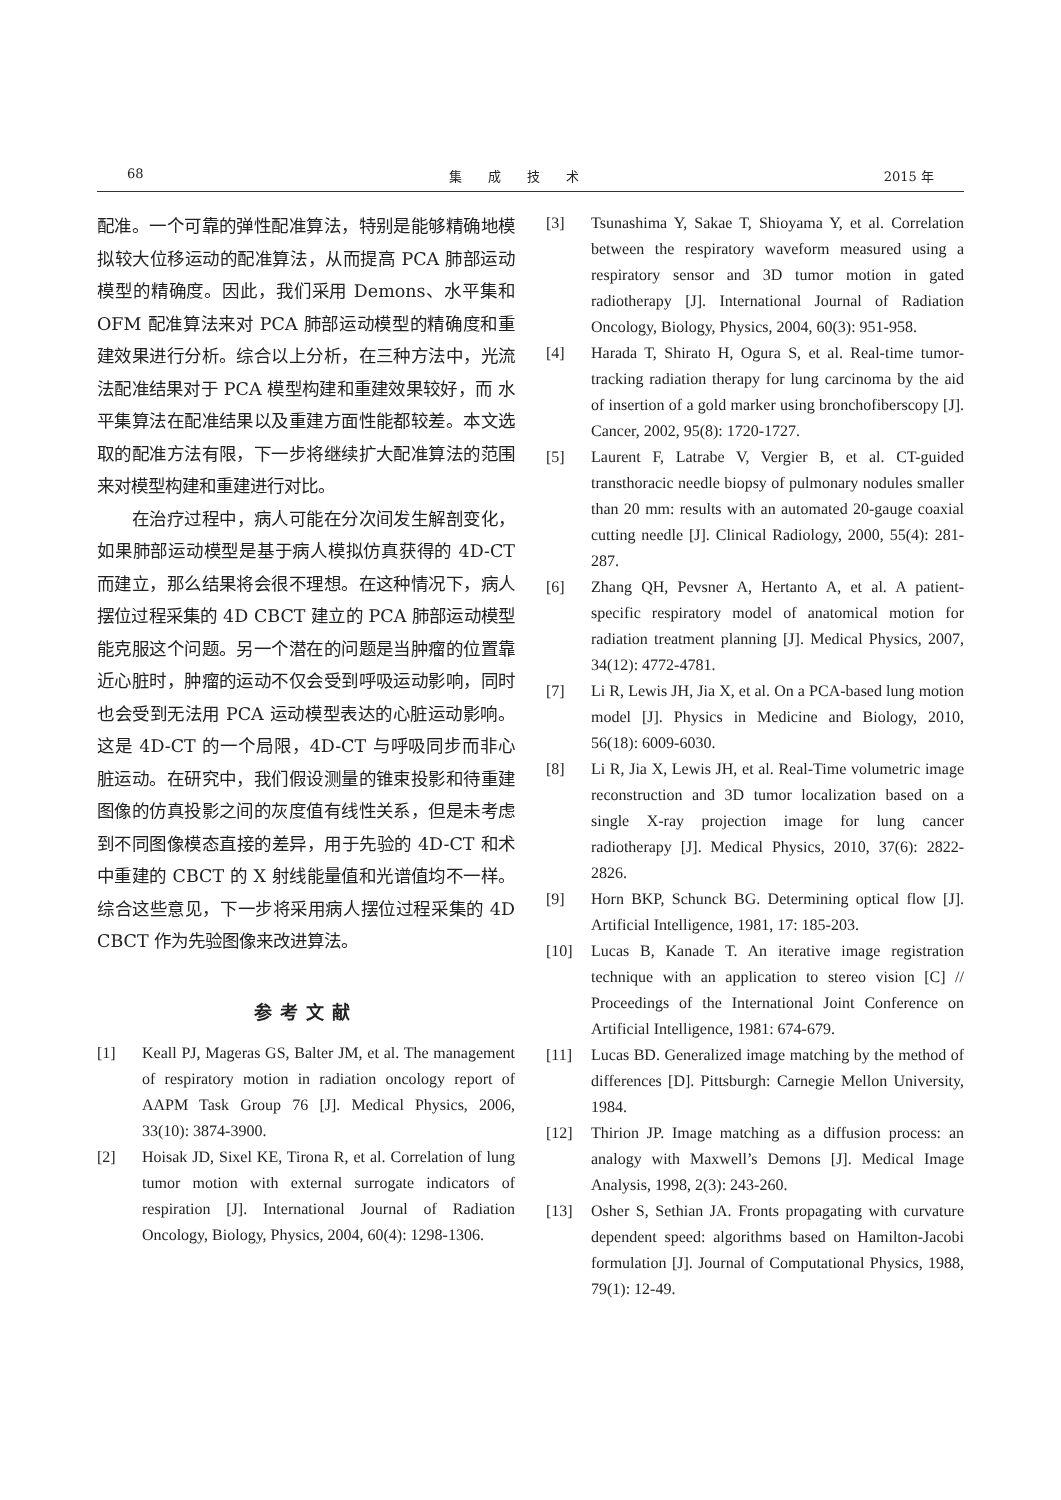68 集　　成　　技　　术 2015 年
配准。一个可靠的弹性配准算法，特别是能够精确地模拟较大位移运动的配准算法，从而提高 PCA 肺部运动模型的精确度。因此，我们采用 Demons、水平集和 OFM 配准算法来对 PCA 肺部运动模型的精确度和重建效果进行分析。综合以上分析，在三种方法中，光流法配准结果对于 PCA 模型构建和重建效果较好，而 水平集算法在配准结果以及重建方面性能都较差。本文选取的配准方法有限，下一步将继续扩大配准算法的范围来对模型构建和重建进行对比。
在治疗过程中，病人可能在分次间发生解剖变化，如果肺部运动模型是基于病人模拟仿真获得的 4D-CT 而建立，那么结果将会很不理想。在这种情况下，病人摆位过程采集的 4D CBCT 建立的 PCA 肺部运动模型能克服这个问题。另一个潜在的问题是当肿瘤的位置靠近心脏时，肿瘤的运动不仅会受到呼吸运动影响，同时也会受到无法用 PCA 运动模型表达的心脏运动影响。这是 4D-CT 的一个局限，4D-CT 与呼吸同步而非心脏运动。在研究中，我们假设测量的锥束投影和待重建图像的仿真投影之间的灰度值有线性关系，但是未考虑到不同图像模态直接的差异，用于先验的 4D-CT 和术中重建的 CBCT 的 X 射线能量值和光谱值均不一样。综合这些意见，下一步将采用病人摆位过程采集的 4D CBCT 作为先验图像来改进算法。
参考文献
[1] Keall PJ, Mageras GS, Balter JM, et al. The management of respiratory motion in radiation oncology report of AAPM Task Group 76 [J]. Medical Physics, 2006, 33(10): 3874-3900.
[2] Hoisak JD, Sixel KE, Tirona R, et al. Correlation of lung tumor motion with external surrogate indicators of respiration [J]. International Journal of Radiation Oncology, Biology, Physics, 2004, 60(4): 1298-1306.
[3] Tsunashima Y, Sakae T, Shioyama Y, et al. Correlation between the respiratory waveform measured using a respiratory sensor and 3D tumor motion in gated radiotherapy [J]. International Journal of Radiation Oncology, Biology, Physics, 2004, 60(3): 951-958.
[4] Harada T, Shirato H, Ogura S, et al. Real-time tumor-tracking radiation therapy for lung carcinoma by the aid of insertion of a gold marker using bronchofiberscopy [J]. Cancer, 2002, 95(8): 1720-1727.
[5] Laurent F, Latrabe V, Vergier B, et al. CT-guided transthoracic needle biopsy of pulmonary nodules smaller than 20 mm: results with an automated 20-gauge coaxial cutting needle [J]. Clinical Radiology, 2000, 55(4): 281-287.
[6] Zhang QH, Pevsner A, Hertanto A, et al. A patient-specific respiratory model of anatomical motion for radiation treatment planning [J]. Medical Physics, 2007, 34(12): 4772-4781.
[7] Li R, Lewis JH, Jia X, et al. On a PCA-based lung motion model [J]. Physics in Medicine and Biology, 2010, 56(18): 6009-6030.
[8] Li R, Jia X, Lewis JH, et al. Real-Time volumetric image reconstruction and 3D tumor localization based on a single X-ray projection image for lung cancer radiotherapy [J]. Medical Physics, 2010, 37(6): 2822-2826.
[9] Horn BKP, Schunck BG. Determining optical flow [J]. Artificial Intelligence, 1981, 17: 185-203.
[10] Lucas B, Kanade T. An iterative image registration technique with an application to stereo vision [C] // Proceedings of the International Joint Conference on Artificial Intelligence, 1981: 674-679.
[11] Lucas BD. Generalized image matching by the method of differences [D]. Pittsburgh: Carnegie Mellon University, 1984.
[12] Thirion JP. Image matching as a diffusion process: an analogy with Maxwell’s Demons [J]. Medical Image Analysis, 1998, 2(3): 243-260.
[13] Osher S, Sethian JA. Fronts propagating with curvature dependent speed: algorithms based on Hamilton-Jacobi formulation [J]. Journal of Computational Physics, 1988, 79(1): 12-49.